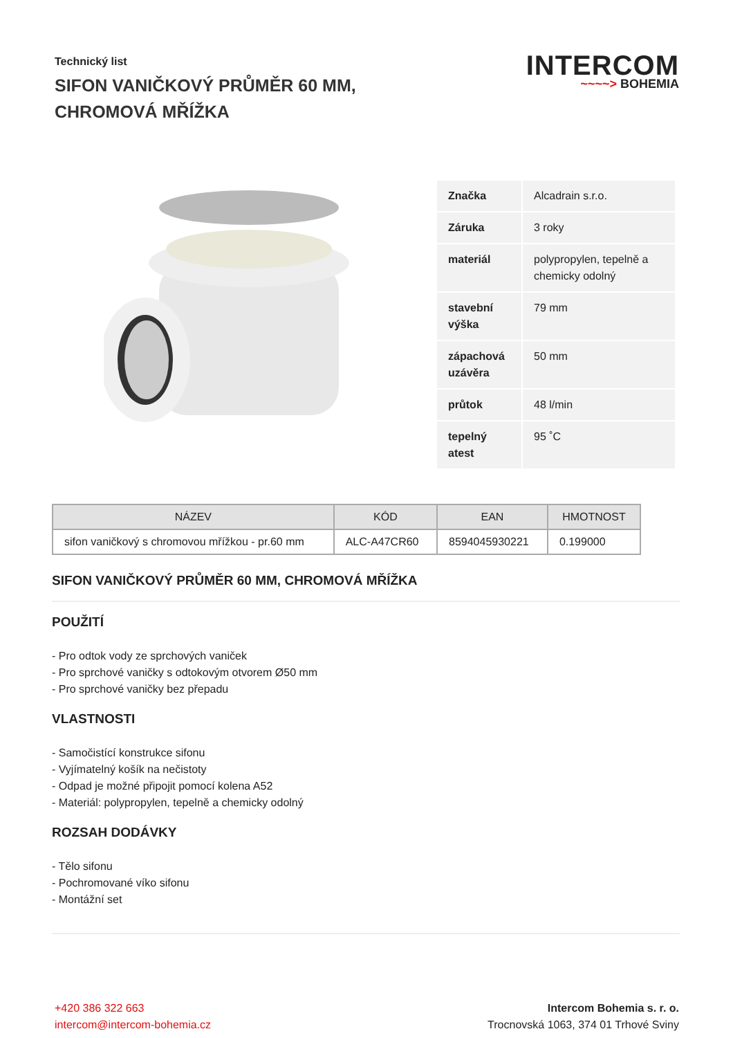Technický list
SIFON VANIČKOVÝ PRŮMĚR 60 MM, CHROMOVÁ MŘÍŽKA
INTERCOM
~~~~> BOHEMIA
| Značka | Alcadrain s.r.o. |
| Záruka | 3 roky |
| materiál | polypropylen, tepelně a chemicky odolný |
| stavební výška | 79 mm |
| zápachová uzávěra | 50 mm |
| průtok | 48 l/min |
| tepelný atest | 95 ˚C |
| NÁZEV | KÓD | EAN | HMOTNOST |
| --- | --- | --- | --- |
| sifon vaničkový s chromovou mřížkou - pr.60 mm | ALC-A47CR60 | 8594045930221 | 0.199000 |
SIFON VANIČKOVÝ PRŮMĚR 60 MM, CHROMOVÁ MŘÍŽKA
POUŽITÍ
- Pro odtok vody ze sprchových vaniček
- Pro sprchové vaničky s odtokovým otvorem Ø50 mm
- Pro sprchové vaničky bez přepadu
VLASTNOSTI
- Samočistící konstrukce sifonu
- Vyjímatelný košík na nečistoty
- Odpad je možné připojit pomocí kolena A52
- Materiál: polypropylen, tepelně a chemicky odolný
ROZSAH DODÁVKY
- Tělo sifonu
- Pochromované víko sifonu
- Montážní set
+420 386 322 663
intercom@intercom-bohemia.cz
Intercom Bohemia s. r. o.
Trocnovská 1063, 374 01 Trhové Sviny